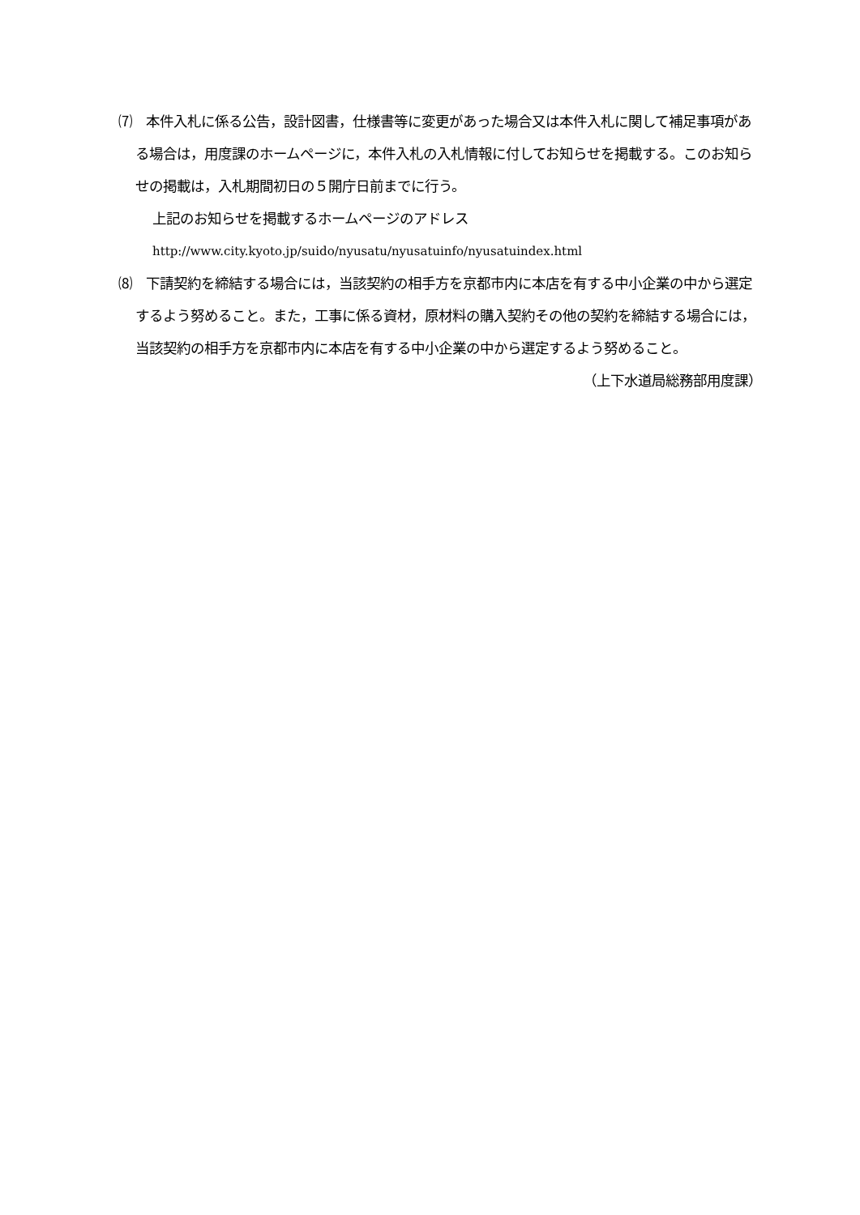⑺　本件入札に係る公告，設計図書，仕様書等に変更があった場合又は本件入札に関して補足事項がある場合は，用度課のホームページに，本件入札の入札情報に付してお知らせを掲載する。このお知らせの掲載は，入札期間初日の５開庁日前までに行う。
上記のお知らせを掲載するホームページのアドレス
http://www.city.kyoto.jp/suido/nyusatu/nyusatuinfo/nyusatuindex.html
⑻　下請契約を締結する場合には，当該契約の相手方を京都市内に本店を有する中小企業の中から選定するよう努めること。また，工事に係る資材，原材料の購入契約その他の契約を締結する場合には，当該契約の相手方を京都市内に本店を有する中小企業の中から選定するよう努めること。
（上下水道局総務部用度課）